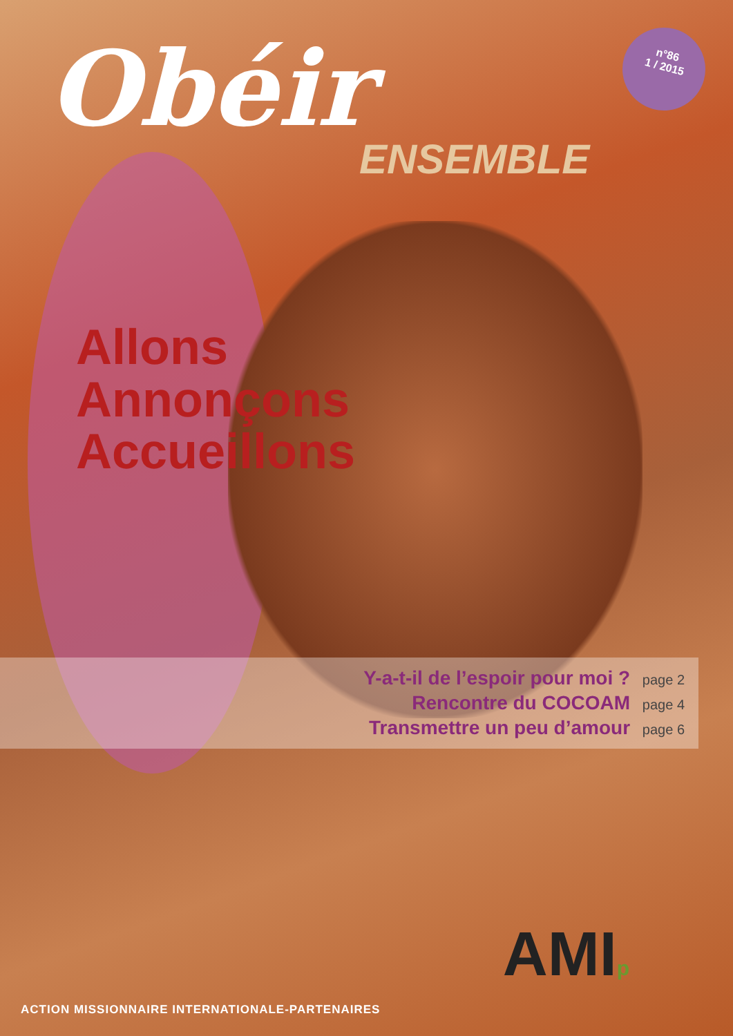Obéir
n°86
1 / 2015
ENSEMBLE
Allons
Annonçons
Accueillons
Y-a-t-il de l’espoir pour moi ? page 2
Rencontre du COCOAM page 4
Transmettre un peu d’amour page 6
AMIp
ACTION MISSIONNAIRE INTERNATIONALE-PARTENAIRES